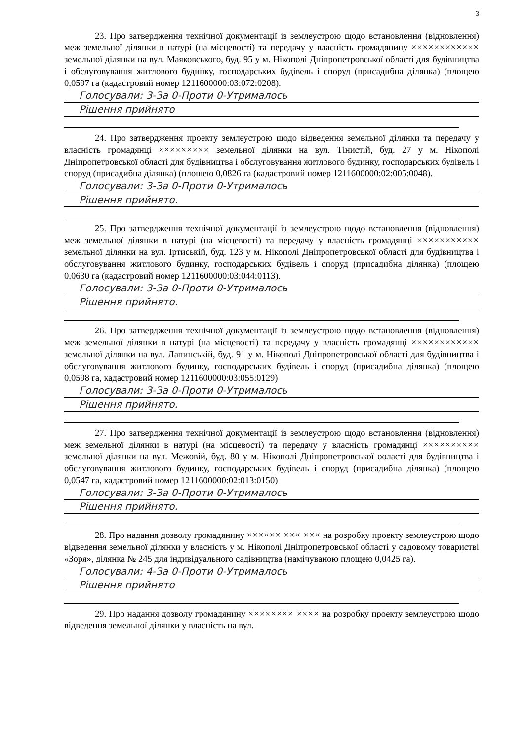3
23. Про затвердження технічної документації із землеустрою щодо встановлення (відновлення) меж земельної ділянки в натурі (на місцевості) та передачу у власність громадянину ×××××××××××× земельної ділянки на вул. Маяковського, буд. 95 у м. Нікополі Дніпропетровської області для будівництва і обслуговування житлового будинку, господарських будівель і споруд (присадибна ділянка) (площею 0,0597 га (кадастровий номер 1211600000:03:072:0208).
Голосували: 3-За 0-Проти 0-Утрималось
Рішення прийнято
24. Про затвердження проекту землеустрою щодо відведення земельної ділянки та передачу у власність громадянці ××××××××× земельної ділянки на вул. Тінистій, буд. 27 у м. Нікополі Дніпропетровської області для будівництва і обслуговування житлового будинку, господарських будівель і споруд (присадибна ділянка) (площею 0,0826 га (кадастровий номер 1211600000:02:005:0048).
Голосували: 3-За 0-Проти 0-Утрималось
Рішення прийнято.
25. Про затвердження технічної документації із землеустрою щодо встановлення (відновлення) меж земельної ділянки в натурі (на місцевості) та передачу у власність громадянці ××××××××××× земельної ділянки на вул. Іртиській, буд. 123 у м. Нікополі Дніпропетровської області для будівництва і обслуговування житлового будинку, господарських будівель і споруд (присадибна ділянка) (площею 0,0630 га (кадастровий номер 1211600000:03:044:0113).
Голосували: 3-За 0-Проти 0-Утрималось
Рішення прийнято.
26. Про затвердження технічної документації із землеустрою щодо встановлення (відновлення) меж земельної ділянки в натурі (на місцевості) та передачу у власність громадянці ×××××××××××× земельної ділянки на вул. Лапинській, буд. 91 у м. Нікополі Дніпропетровської області для будівництва і обслуговування житлового будинку, господарських будівель і споруд (присадибна ділянка) (площею 0,0598 га, кадастровий номер 1211600000:03:055:0129)
Голосували: 3-За 0-Проти 0-Утрималось
Рішення прийнято.
27. Про затвердження технічної документації із землеустрою щодо встановлення (відновлення) меж земельної ділянки в натурі (на місцевості) та передачу у власність громадянці ×××××××××× земельної ділянки на вул. Межовій, буд. 80 у м. Нікополі Дніпропетровської ооласті для будівництва і обслуговування житлового будинку, господарських будівель і споруд (присадибна ділянка) (площею 0,0547 га, кадастровий номер 1211600000:02:013:0150)
Голосували: 3-За 0-Проти 0-Утрималось
Рішення прийнято.
28. Про надання дозволу громадянину ×××××× ××× ××× на розробку проекту землеустрою щодо відведення земельної ділянки у власність у м. Нікополі Дніпропетровської області у садовому товаристві «Зоря», ділянка № 245 для індивідуального садівництва (намічуваною площею 0,0425 га).
Голосували: 4-За 0-Проти 0-Утрималось
Рішення прийнято
29. Про надання дозволу громадянину ×××××××× ×××× на розробку проекту землеустрою щодо відведення земельної ділянки у власність на вул.